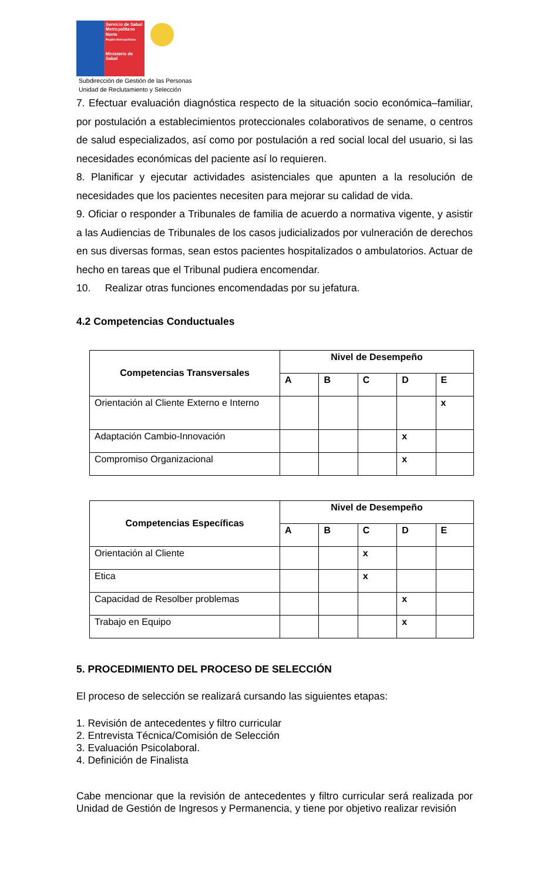Servicio de Salud Metropolitano Norte
Región Metropolitana
Ministerio de Salud
Subdirección de Gestión de las Personas
Unidad de Reclutamiento y Selección
7. Efectuar evaluación diagnóstica respecto de la situación socio económica–familiar, por postulación a establecimientos proteccionales colaborativos de sename, o centros de salud especializados, así como por postulación a red social local del usuario, si las necesidades económicas del paciente así lo requieren.
8. Planificar y ejecutar actividades asistenciales que apunten a la resolución de necesidades que los pacientes necesiten para mejorar su calidad de vida.
9. Oficiar o responder a Tribunales de familia de acuerdo a normativa vigente, y asistir a las Audiencias de Tribunales de los casos judicializados por vulneración de derechos en sus diversas formas, sean estos pacientes hospitalizados o ambulatorios. Actuar de hecho en tareas que el Tribunal pudiera encomendar.
10. Realizar otras funciones encomendadas por su jefatura.
4.2 Competencias Conductuales
| Competencias Transversales | Nivel de Desempeño | | | | |
| --- | --- | --- | --- | --- | --- |
| | A | B | C | D | E |
| Orientación al Cliente Externo e Interno | | | | | x |
| Adaptación Cambio-Innovación | | | | x | |
| Compromiso Organizacional | | | | x | |
| Competencias Específicas | Nivel de Desempeño | | | | |
| --- | --- | --- | --- | --- | --- |
| | A | B | C | D | E |
| Orientación al Cliente | | | x | | |
| Etica | | | x | | |
| Capacidad de Resolber problemas | | | | x | |
| Trabajo en Equipo | | | | x | |
5. PROCEDIMIENTO DEL PROCESO DE SELECCIÓN
El proceso de selección se realizará cursando las siguientes etapas:
1. Revisión de antecedentes y filtro curricular
2. Entrevista Técnica/Comisión de Selección
3. Evaluación Psicolaboral.
4. Definición de Finalista
Cabe mencionar que la revisión de antecedentes y filtro curricular será realizada por Unidad de Gestión de Ingresos y Permanencia, y tiene por objetivo realizar revisión